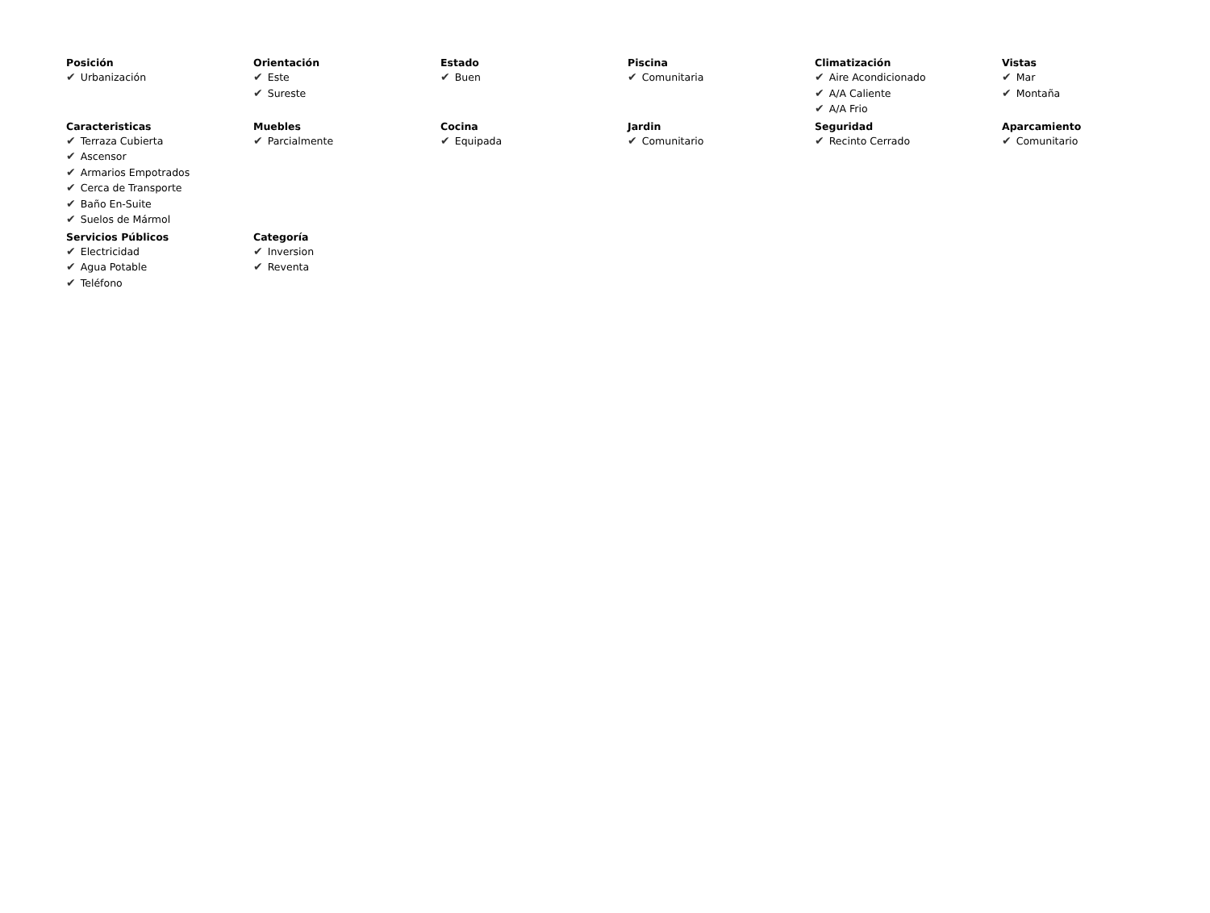| Posición ✔ Urbanización | Orientación ✔ Este ✔ Sureste | Estado ✔ Buen | Piscina ✔ Comunitaria | Climatización ✔ Aire Acondicionado ✔ A/A Caliente ✔ A/A Frio | Vistas ✔ Mar ✔ Montaña |
| Caracteristicas ✔ Terraza Cubierta ✔ Ascensor ✔ Armarios Empotrados ✔ Cerca de Transporte ✔ Baño En-Suite ✔ Suelos de Mármol | Muebles ✔ Parcialmente | Cocina ✔ Equipada | Jardin ✔ Comunitario | Seguridad ✔ Recinto Cerrado | Aparcamiento ✔ Comunitario |
| Servicios Públicos ✔ Electricidad ✔ Agua Potable ✔ Teléfono | Categoría ✔ Inversion ✔ Reventa | | | | |